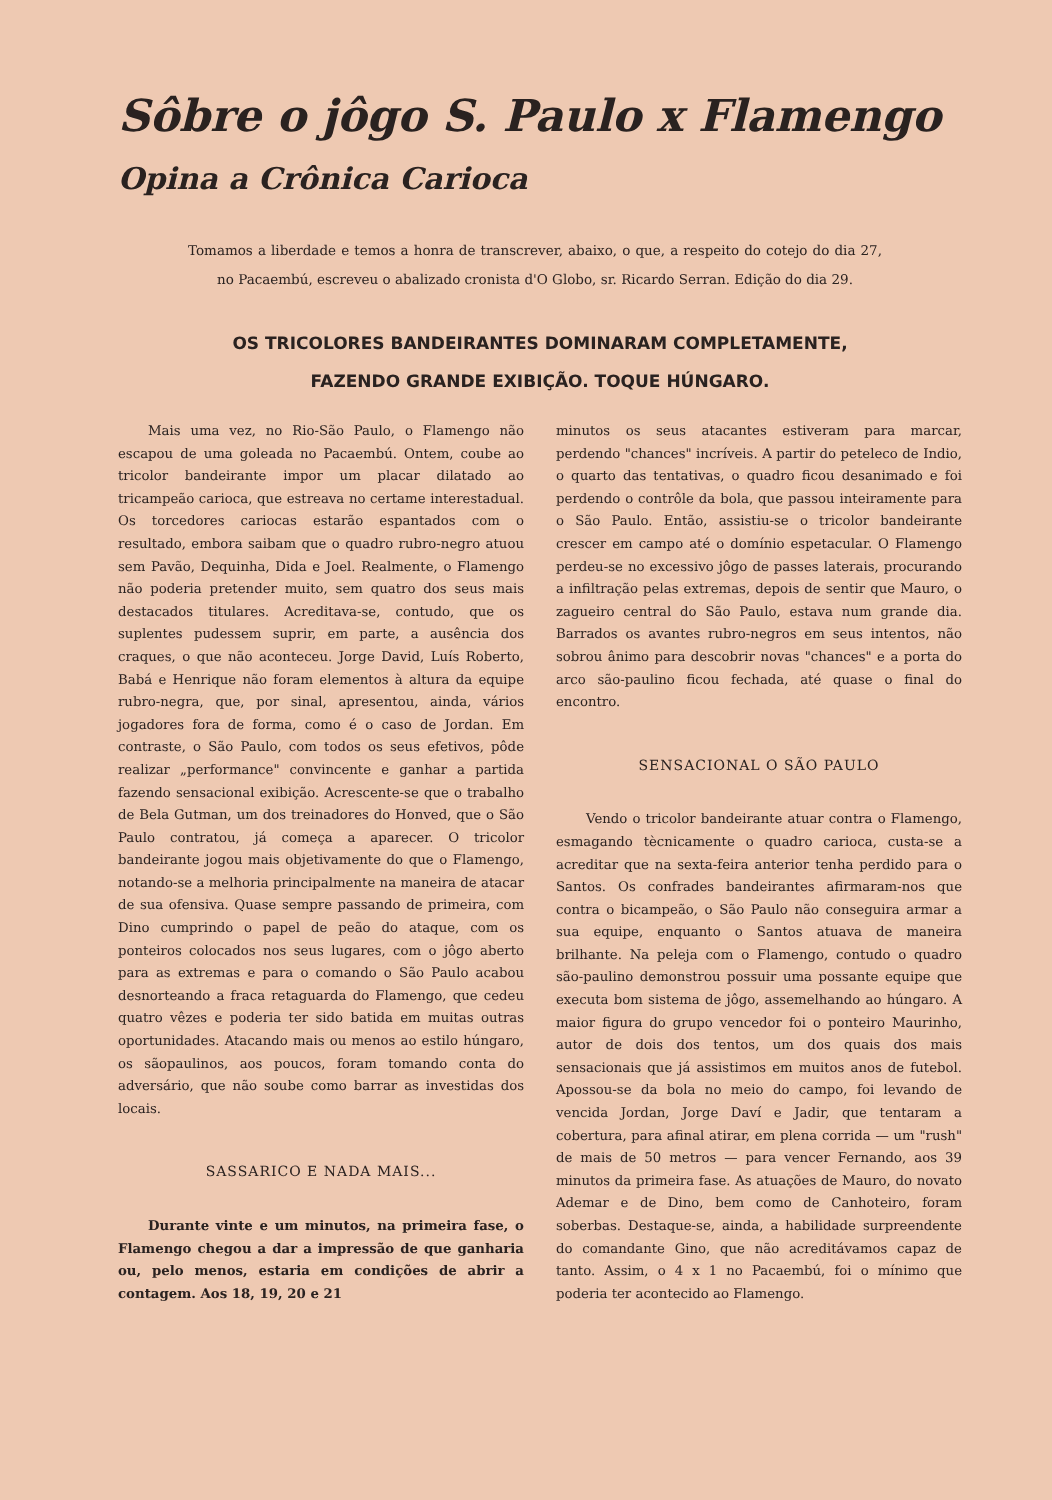Sôbre o jôgo S. Paulo x Flamengo
Opina a Crônica Carioca
Tomamos a liberdade e temos a honra de transcrever, abaixo, o que, a respeito do cotejo do dia 27, no Pacaembú, escreveu o abalizado cronista d'O Globo, sr. Ricardo Serran. Edição do dia 29.
OS TRICOLORES BANDEIRANTES DOMINARAM COMPLETAMENTE,
FAZENDO GRANDE EXIBIÇÃO. TOQUE HÚNGARO.
Mais uma vez, no Rio-São Paulo, o Flamengo não escapou de uma goleada no Pacaembú. Ontem, coube ao tricolor bandeirante impor um placar dilatado ao tricampeão carioca, que estreava no certame interestadual. Os torcedores cariocas estarão espantados com o resultado, embora saibam que o quadro rubro-negro atuou sem Pavão, Dequinha, Dida e Joel. Realmente, o Flamengo não poderia pretender muito, sem quatro dos seus mais destacados titulares. Acreditava-se, contudo, que os suplentes pudessem suprir, em parte, a ausência dos craques, o que não aconteceu. Jorge David, Luís Roberto, Babá e Henrique não foram elementos à altura da equipe rubro-negra, que, por sinal, apresentou, ainda, vários jogadores fora de forma, como é o caso de Jordan. Em contraste, o São Paulo, com todos os seus efetivos, pôde realizar „performance" convincente e ganhar a partida fazendo sensacional exibição. Acrescente-se que o trabalho de Bela Gutman, um dos treinadores do Honved, que o São Paulo contratou, já começa a aparecer. O tricolor bandeirante jogou mais objetivamente do que o Flamengo, notando-se a melhoria principalmente na maneira de atacar de sua ofensiva. Quase sempre passando de primeira, com Dino cumprindo o papel de peão do ataque, com os ponteiros colocados nos seus lugares, com o jôgo aberto para as extremas e para o comando o São Paulo acabou desnorteando a fraca retaguarda do Flamengo, que cedeu quatro vêzes e poderia ter sido batida em muitas outras oportunidades. Atacando mais ou menos ao estilo húngaro, os sãopaulinos, aos poucos, foram tomando conta do adversário, que não soube como barrar as investidas dos locais.
SASSARICO E NADA MAIS...
Durante vinte e um minutos, na primeira fase, o Flamengo chegou a dar a impressão de que ganharia ou, pelo menos, estaria em condições de abrir a contagem. Aos 18, 19, 20 e 21
minutos os seus atacantes estiveram para marcar, perdendo "chances" incríveis. A partir do peteleco de Indio, o quarto das tentativas, o quadro ficou desanimado e foi perdendo o contrôle da bola, que passou inteiramente para o São Paulo. Então, assistiu-se o tricolor bandeirante crescer em campo até o domínio espetacular. O Flamengo perdeu-se no excessivo jôgo de passes laterais, procurando a infiltração pelas extremas, depois de sentir que Mauro, o zagueiro central do São Paulo, estava num grande dia. Barrados os avantes rubro-negros em seus intentos, não sobrou ânimo para descobrir novas "chances" e a porta do arco são-paulino ficou fechada, até quase o final do encontro.
SENSACIONAL O SÃO PAULO
Vendo o tricolor bandeirante atuar contra o Flamengo, esmagando tècnicamente o quadro carioca, custa-se a acreditar que na sexta-feira anterior tenha perdido para o Santos. Os confrades bandeirantes afirmaram-nos que contra o bicampeão, o São Paulo não conseguira armar a sua equipe, enquanto o Santos atuava de maneira brilhante. Na peleja com o Flamengo, contudo o quadro são-paulino demonstrou possuir uma possante equipe que executa bom sistema de jôgo, assemelhando ao húngaro. A maior figura do grupo vencedor foi o ponteiro Maurinho, autor de dois dos tentos, um dos quais dos mais sensacionais que já assistimos em muitos anos de futebol. Apossou-se da bola no meio do campo, foi levando de vencida Jordan, Jorge Daví e Jadir, que tentaram a cobertura, para afinal atirar, em plena corrida — um "rush" de mais de 50 metros — para vencer Fernando, aos 39 minutos da primeira fase. As atuações de Mauro, do novato Ademar e de Dino, bem como de Canhoteiro, foram soberbas. Destaque-se, ainda, a habilidade surpreendente do comandante Gino, que não acreditávamos capaz de tanto. Assim, o 4 x 1 no Pacaembú, foi o mínimo que poderia ter acontecido ao Flamengo.